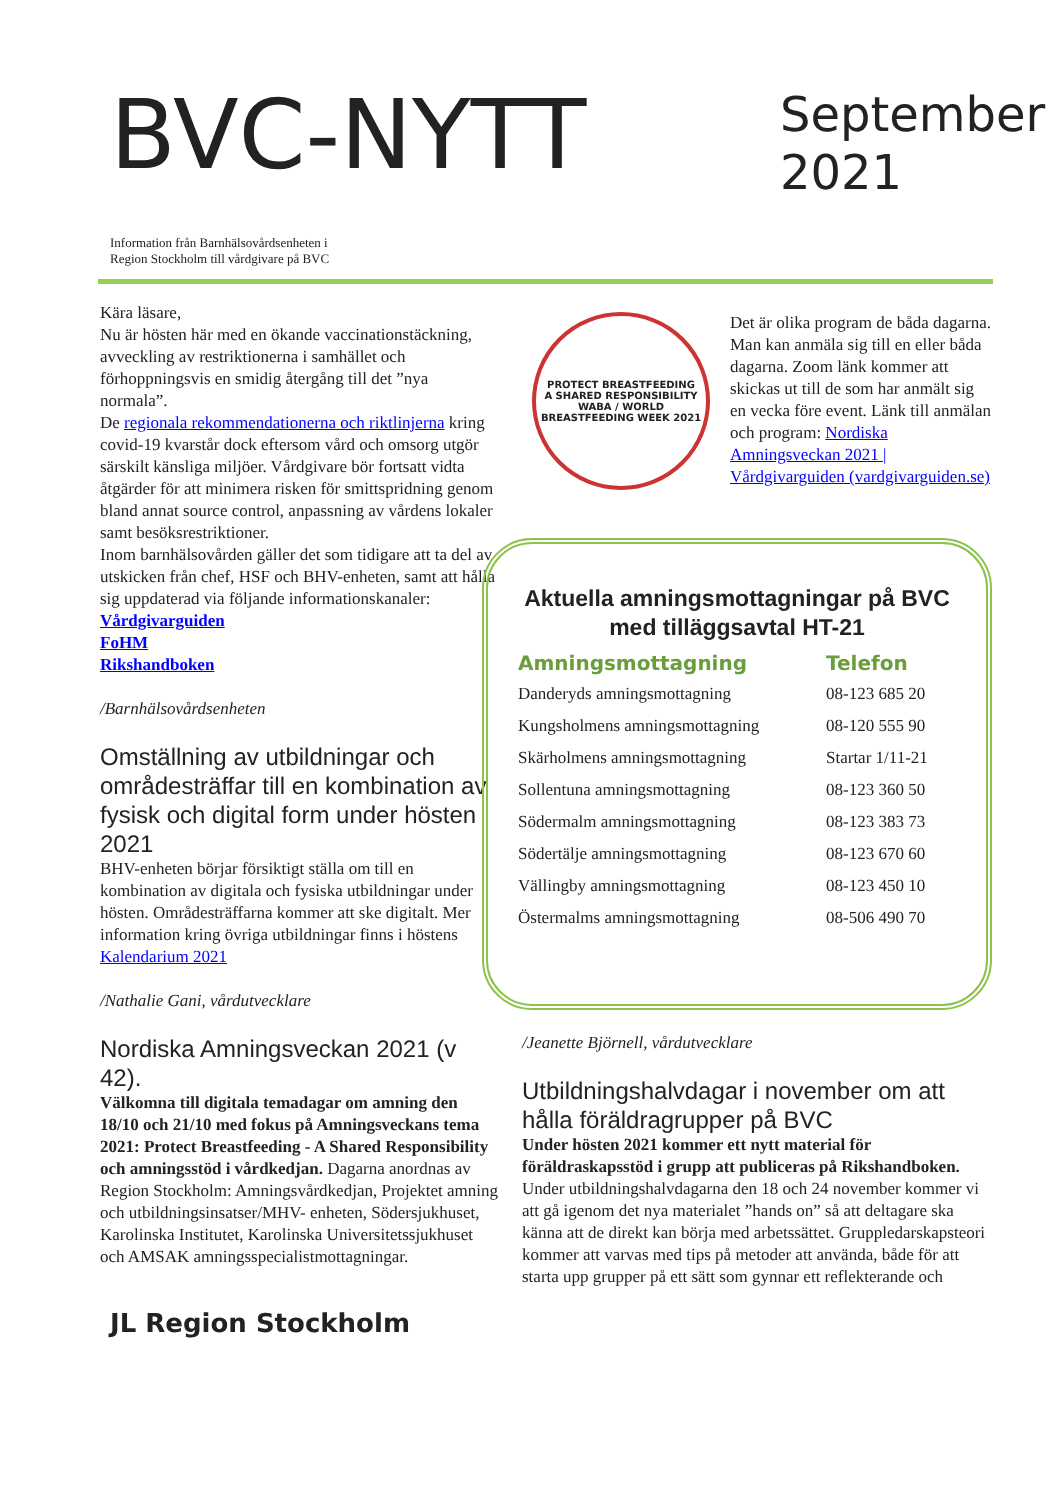BVC-NYTT
September
2021
Information från Barnhälsovårdsenheten i
Region Stockholm till vårdgivare på BVC
Kära läsare,
Nu är hösten här med en ökande vaccinationstäckning, avveckling av restriktionerna i samhället och förhoppningsvis en smidig återgång till det ”nya normala”.
De regionala rekommendationerna och riktlinjerna kring covid-19 kvarstår dock eftersom vård och omsorg utgör särskilt känsliga miljöer. Vårdgivare bör fortsatt vidta åtgärder för att minimera risken för smittspridning genom bland annat source control, anpassning av vårdens lokaler samt besöksrestriktioner.
Inom barnhälsovården gäller det som tidigare att ta del av utskicken från chef, HSF och BHV-enheten, samt att hålla sig uppdaterad via följande informationskanaler:
Vårdgivarguiden
FoHM
Rikshandboken
/Barnhälsovårdsenheten
Omställning av utbildningar och områdesträffar till en kombination av fysisk och digital form under hösten 2021
BHV-enheten börjar försiktigt ställa om till en kombination av digitala och fysiska utbildningar under hösten. Områdesträffarna kommer att ske digitalt. Mer information kring övriga utbildningar finns i höstens Kalendarium 2021
/Nathalie Gani, vårdutvecklare
Nordiska Amningsveckan 2021 (v 42).
Välkomna till digitala temadagar om amning den 18/10 och 21/10 med fokus på Amningsveckans tema 2021: Protect Breastfeeding - A Shared Responsibility och amningsstöd i vårdkedjan. Dagarna anordnas av Region Stockholm: Amningsvårdkedjan, Projektet amning och utbildningsinsatser/MHV- enheten, Södersjukhuset, Karolinska Institutet, Karolinska Universitetssjukhuset och AMSAK amningsspecialistmottagningar.
JL Region Stockholm
PROTECT BREASTFEEDING
A SHARED RESPONSIBILITY
WABA / WORLD BREASTFEEDING WEEK 2021
Det är olika program de båda dagarna. Man kan anmäla sig till en eller båda dagarna. Zoom länk kommer att skickas ut till de som har anmält sig en vecka före event. Länk till anmälan och program: Nordiska Amningsveckan 2021 | Vårdgivarguiden (vardgivarguiden.se)
Aktuella amningsmottagningar på BVC med tilläggsavtal HT-21
| Amningsmottagning | Telefon |
| --- | --- |
| Danderyds amningsmottagning | 08-123 685 20 |
| Kungsholmens amningsmottagning | 08-120 555 90 |
| Skärholmens amningsmottagning | Startar 1/11-21 |
| Sollentuna amningsmottagning | 08-123 360 50 |
| Södermalm amningsmottagning | 08-123 383 73 |
| Södertälje amningsmottagning | 08-123 670 60 |
| Vällingby amningsmottagning | 08-123 450 10 |
| Östermalms amningsmottagning | 08-506 490 70 |
/Jeanette Björnell, vårdutvecklare
Utbildningshalvdagar i november om att hålla föräldragrupper på BVC
Under hösten 2021 kommer ett nytt material för föräldraskapsstöd i grupp att publiceras på Rikshandboken. Under utbildningshalvdagarna den 18 och 24 november kommer vi att gå igenom det nya materialet ”hands on” så att deltagare ska känna att de direkt kan börja med arbetssättet. Gruppledarskapsteori kommer att varvas med tips på metoder att använda, både för att starta upp grupper på ett sätt som gynnar ett reflekterande och